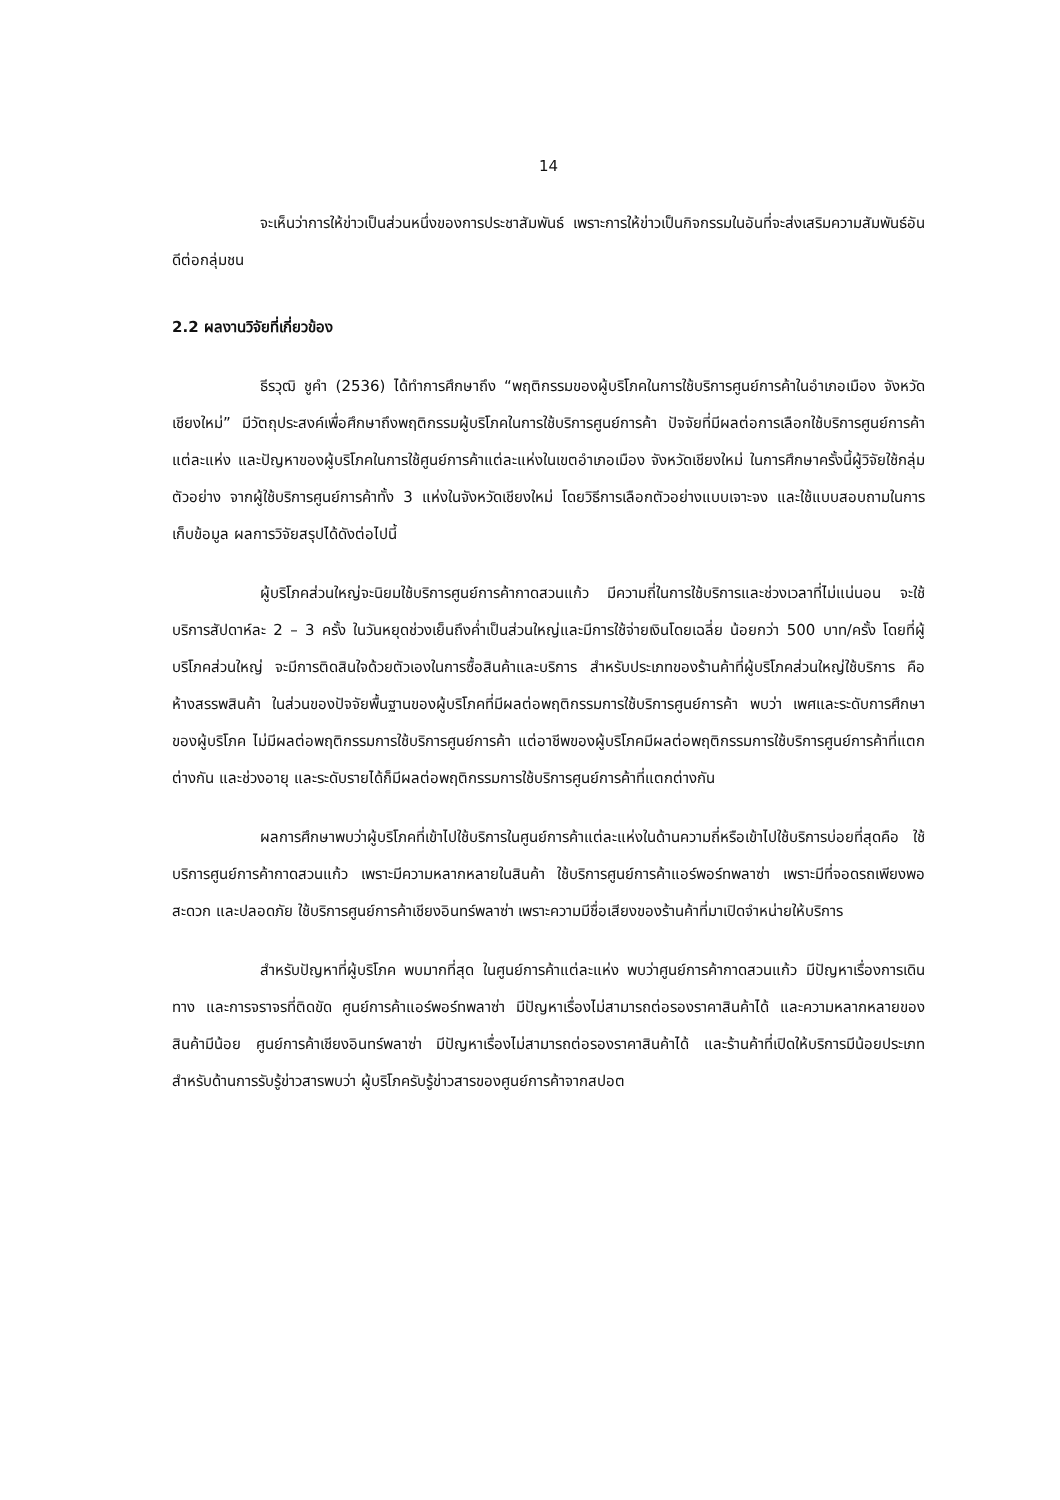14
จะเห็นว่าการให้ข่าวเป็นส่วนหนึ่งของการประชาสัมพันธ์ เพราะการให้ข่าวเป็นกิจกรรมในอันที่จะส่งเสริมความสัมพันธ์อันดีต่อกลุ่มชน
2.2 ผลงานวิจัยที่เกี่ยวข้อง
ธีรวุฒิ ชูคำ (2536) ได้ทำการศึกษาถึง “พฤติกรรมของผู้บริโภคในการใช้บริการศูนย์การค้าในอำเภอเมือง จังหวัดเชียงใหม่” มีวัตถุประสงค์เพื่อศึกษาถึงพฤติกรรมผู้บริโภคในการใช้บริการศูนย์การค้า ปัจจัยที่มีผลต่อการเลือกใช้บริการศูนย์การค้าแต่ละแห่ง และปัญหาของผู้บริโภคในการใช้ศูนย์การค้าแต่ละแห่งในเขตอำเภอเมือง จังหวัดเชียงใหม่ ในการศึกษาครั้งนี้ผู้วิจัยใช้กลุ่มตัวอย่าง จากผู้ใช้บริการศูนย์การค้าทั้ง 3 แห่งในจังหวัดเชียงใหม่ โดยวิธีการเลือกตัวอย่างแบบเจาะจง และใช้แบบสอบถามในการเก็บข้อมูล ผลการวิจัยสรุปได้ดังต่อไปนี้
ผู้บริโภคส่วนใหญ่จะนิยมใช้บริการศูนย์การค้ากาดสวนแก้ว มีความถี่ในการใช้บริการและช่วงเวลาที่ไม่แน่นอน จะใช้บริการสัปดาห์ละ 2 – 3 ครั้ง ในวันหยุดช่วงเย็นถึงค่ำเป็นส่วนใหญ่และมีการใช้จ่ายเงินโดยเฉลี่ย น้อยกว่า 500 บาท/ครั้ง โดยที่ผู้บริโภคส่วนใหญ่ จะมีการติดสินใจด้วยตัวเองในการซื้อสินค้าและบริการ สำหรับประเภทของร้านค้าที่ผู้บริโภคส่วนใหญ่ใช้บริการ คือห้างสรรพสินค้า ในส่วนของปัจจัยพื้นฐานของผู้บริโภคที่มีผลต่อพฤติกรรมการใช้บริการศูนย์การค้า พบว่า เพศและระดับการศึกษาของผู้บริโภค ไม่มีผลต่อพฤติกรรมการใช้บริการศูนย์การค้า แต่อาชีพของผู้บริโภคมีผลต่อพฤติกรรมการใช้บริการศูนย์การค้าที่แตกต่างกัน และช่วงอายุ และระดับรายได้ก็มีผลต่อพฤติกรรมการใช้บริการศูนย์การค้าที่แตกต่างกัน
ผลการศึกษาพบว่าผู้บริโภคที่เข้าไปใช้บริการในศูนย์การค้าแต่ละแห่งในด้านความถี่หรือเข้าไปใช้บริการบ่อยที่สุดคือ ใช้บริการศูนย์การค้ากาดสวนแก้ว เพราะมีความหลากหลายในสินค้า ใช้บริการศูนย์การค้าแอร์พอร์ทพลาซ่า เพราะมีที่จอดรถเพียงพอ สะดวก และปลอดภัย ใช้บริการศูนย์การค้าเชียงอินทร์พลาซ่า เพราะความมีชื่อเสียงของร้านค้าที่มาเปิดจำหน่ายให้บริการ
สำหรับปัญหาที่ผู้บริโภค พบมากที่สุด ในศูนย์การค้าแต่ละแห่ง พบว่าศูนย์การค้ากาดสวนแก้ว มีปัญหาเรื่องการเดินทาง และการจราจรที่ติดขัด ศูนย์การค้าแอร์พอร์ทพลาซ่า มีปัญหาเรื่องไม่สามารถต่อรองราคาสินค้าได้ และความหลากหลายของสินค้ามีน้อย ศูนย์การค้าเชียงอินทร์พลาซ่า มีปัญหาเรื่องไม่สามารถต่อรองราคาสินค้าได้ และร้านค้าที่เปิดให้บริการมีน้อยประเภท สำหรับด้านการรับรู้ข่าวสารพบว่า ผู้บริโภครับรู้ข่าวสารของศูนย์การค้าจากสปอต